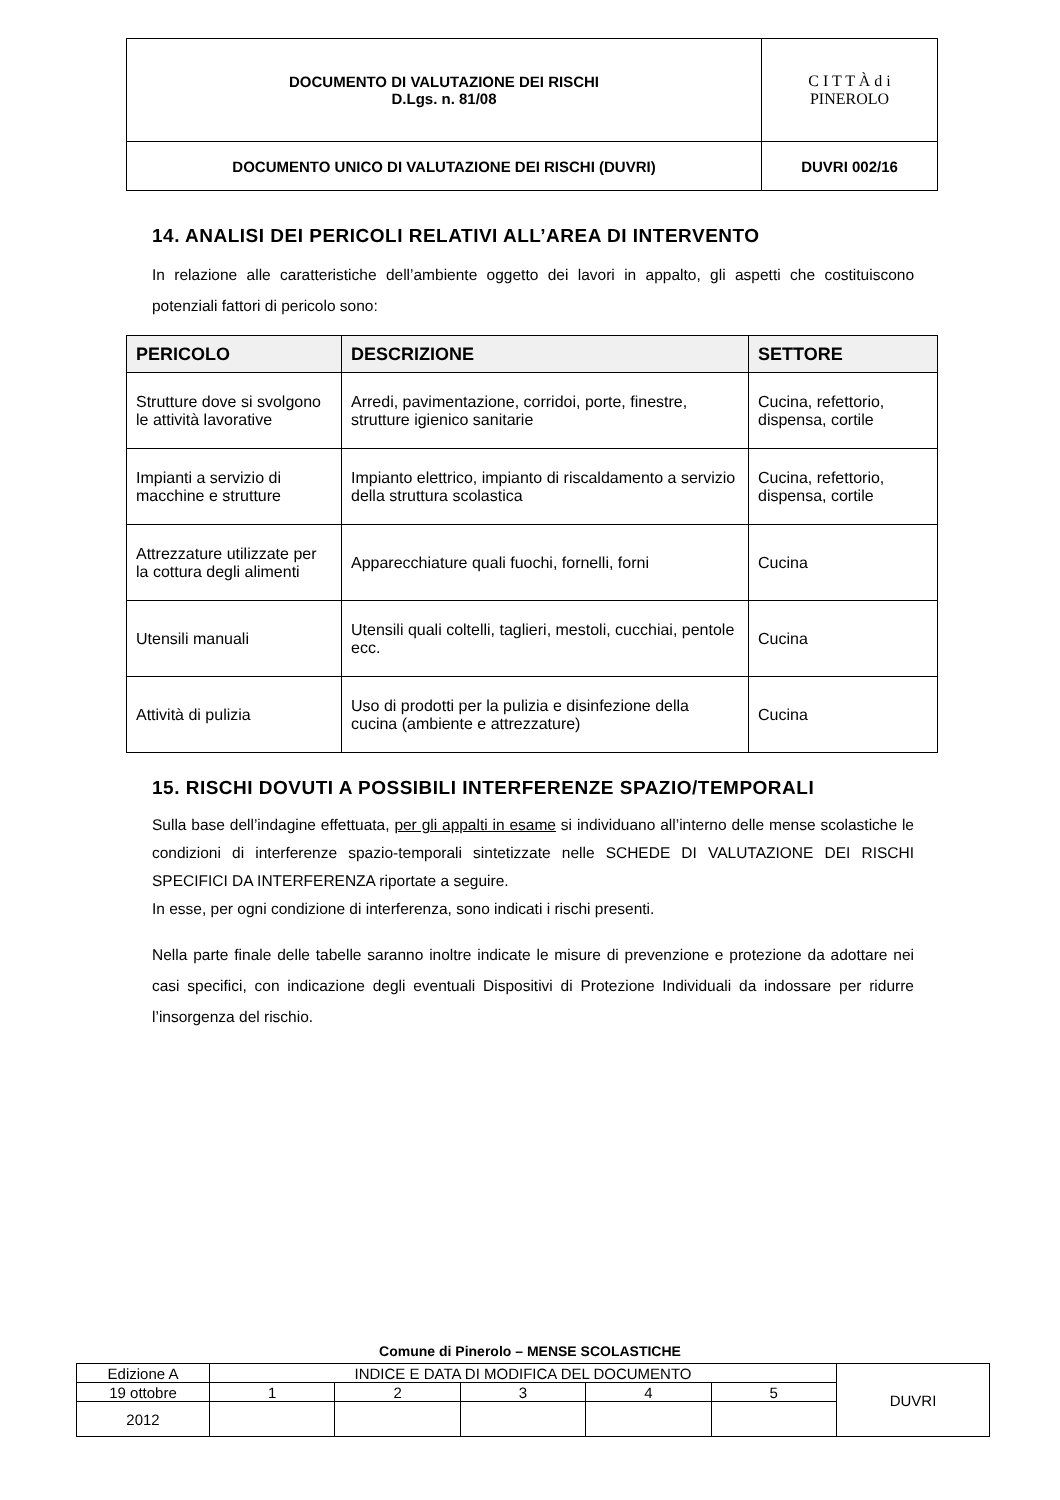| DOCUMENTO DI VALUTAZIONE DEI RISCHI D.Lgs. n. 81/08 | C I T T À d i PINEROLO |
| DOCUMENTO UNICO DI VALUTAZIONE DEI RISCHI (DUVRI) | DUVRI 002/16 |
14. ANALISI DEI PERICOLI RELATIVI ALL’AREA DI INTERVENTO
In relazione alle caratteristiche dell’ambiente oggetto dei lavori in appalto, gli aspetti che costituiscono potenziali fattori di pericolo sono:
| PERICOLO | DESCRIZIONE | SETTORE |
| --- | --- | --- |
| Strutture dove si svolgono le attività lavorative | Arredi, pavimentazione, corridoi, porte, finestre, strutture igienico sanitarie | Cucina, refettorio, dispensa, cortile |
| Impianti a servizio di macchine e strutture | Impianto elettrico, impianto di riscaldamento a servizio della struttura scolastica | Cucina, refettorio, dispensa, cortile |
| Attrezzature utilizzate per la cottura degli alimenti | Apparecchiature quali fuochi, fornelli, forni | Cucina |
| Utensili manuali | Utensili quali coltelli, taglieri, mestoli, cucchiai, pentole ecc. | Cucina |
| Attività di pulizia | Uso di prodotti per la pulizia e disinfezione della cucina (ambiente e attrezzature) | Cucina |
15. RISCHI DOVUTI A POSSIBILI INTERFERENZE SPAZIO/TEMPORALI
Sulla base dell’indagine effettuata, per gli appalti in esame si individuano all’interno delle mense scolastiche le condizioni di interferenze spazio-temporali sintetizzate nelle SCHEDE DI VALUTAZIONE DEI RISCHI SPECIFICI DA INTERFERENZA riportate a seguire.
In esse, per ogni condizione di interferenza, sono indicati i rischi presenti.
Nella parte finale delle tabelle saranno inoltre indicate le misure di prevenzione e protezione da adottare nei casi specifici, con indicazione degli eventuali Dispositivi di Protezione Individuali da indossare per ridurre l’insorgenza del rischio.
Comune di Pinerolo – MENSE SCOLASTICHE
| Edizione A | INDICE E DATA DI MODIFICA DEL DOCUMENTO | | | | | DUVRI |
| 19 ottobre | 1 | 2 | 3 | 4 | 5 | |
| 2012 | | | | | | |